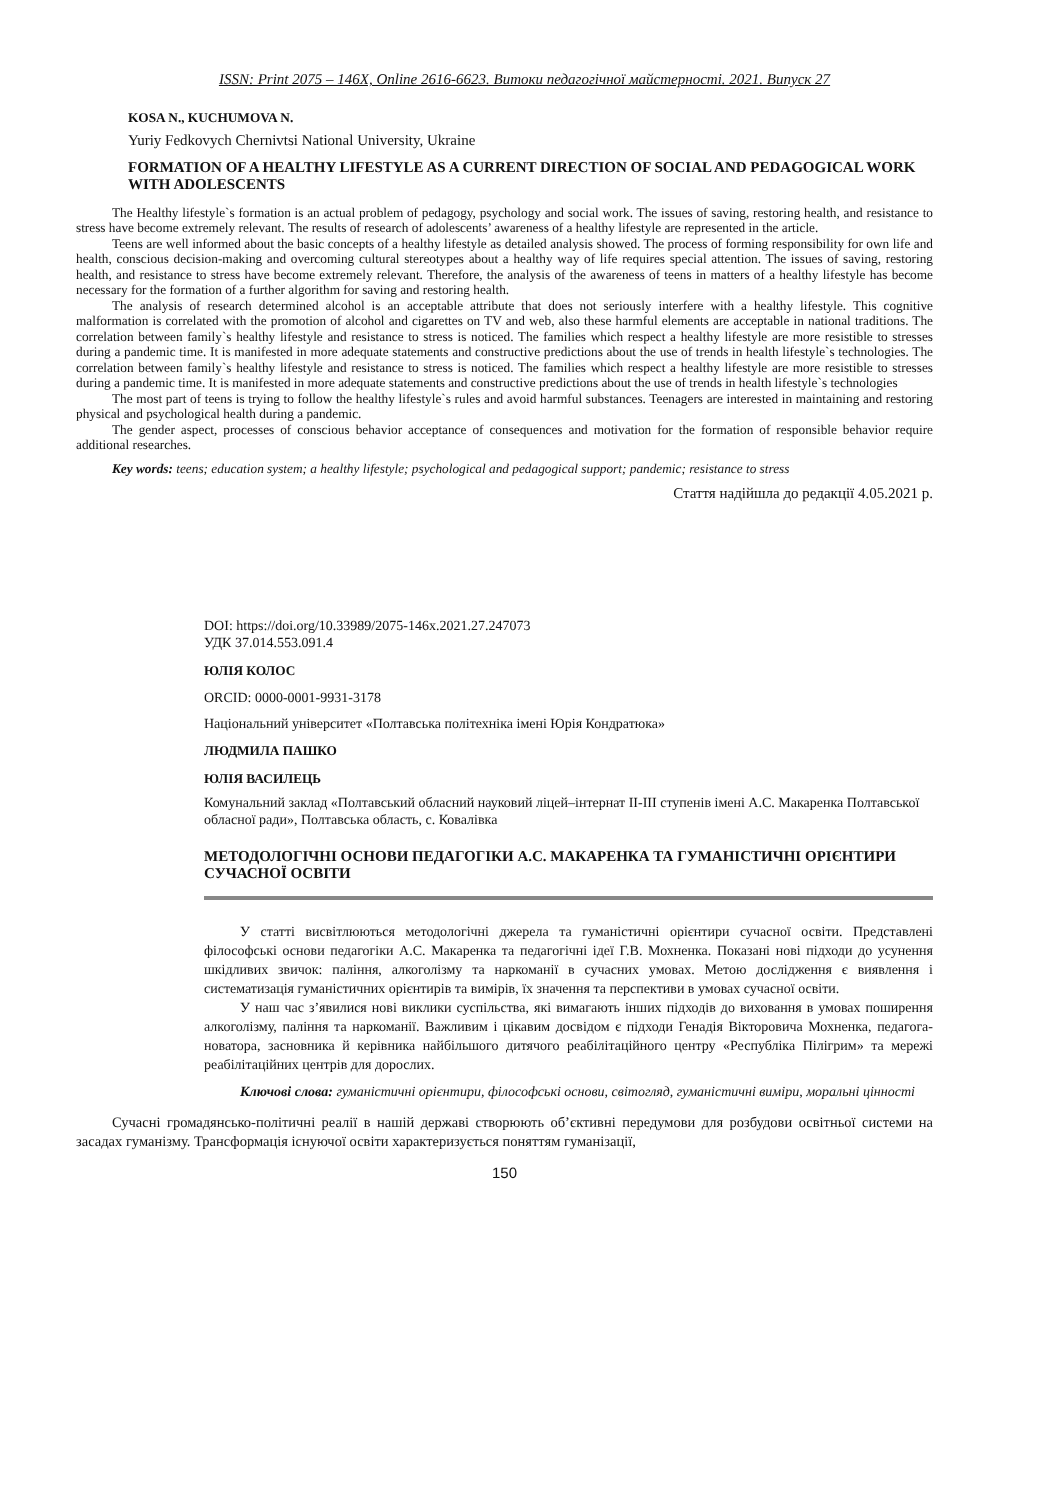ISSN: Print 2075 – 146X, Online 2616-6623. Витоки педагогічної майстерності. 2021. Випуск 27
KOSA N., KUCHUMOVA N.
Yuriy Fedkovych Chernivtsi National University, Ukraine
FORMATION OF A HEALTHY LIFESTYLE AS A CURRENT DIRECTION OF SOCIAL AND PEDAGOGICAL WORK WITH ADOLESCENTS
The Healthy lifestyle`s formation is an actual problem of pedagogy, psychology and social work. The issues of saving, restoring health, and resistance to stress have become extremely relevant. The results of research of adolescents’ awareness of a healthy lifestyle are represented in the article.
Teens are well informed about the basic concepts of a healthy lifestyle as detailed analysis showed. The process of forming responsibility for own life and health, conscious decision-making and overcoming cultural stereotypes about a healthy way of life requires special attention. The issues of saving, restoring health, and resistance to stress have become extremely relevant. Therefore, the analysis of the awareness of teens in matters of a healthy lifestyle has become necessary for the formation of a further algorithm for saving and restoring health.
The analysis of research determined alcohol is an acceptable attribute that does not seriously interfere with a healthy lifestyle. This cognitive malformation is correlated with the promotion of alcohol and cigarettes on TV and web, also these harmful elements are acceptable in national traditions. The correlation between family`s healthy lifestyle and resistance to stress is noticed. The families which respect a healthy lifestyle are more resistible to stresses during a pandemic time. It is manifested in more adequate statements and constructive predictions about the use of trends in health lifestyle`s technologies. The correlation between family`s healthy lifestyle and resistance to stress is noticed. The families which respect a healthy lifestyle are more resistible to stresses during a pandemic time. It is manifested in more adequate statements and constructive predictions about the use of trends in health lifestyle`s technologies
The most part of teens is trying to follow the healthy lifestyle`s rules and avoid harmful substances. Teenagers are interested in maintaining and restoring physical and psychological health during a pandemic.
The gender aspect, processes of conscious behavior acceptance of consequences and motivation for the formation of responsible behavior require additional researches.
Key words: teens; education system; a healthy lifestyle; psychological and pedagogical support; pandemic; resistance to stress
Стаття надійшла до редакції 4.05.2021 р.
DOI: https://doi.org/10.33989/2075-146x.2021.27.247073
УДК 37.014.553.091.4
ЮЛІЯ КОЛОС
ORCID: 0000-0001-9931-3178
Національний університет «Полтавська політехніка імені Юрія Кондратюка»
ЛЮДМИЛА ПАШКО
ЮЛІЯ ВАСИЛЕЦЬ
Комунальний заклад «Полтавський обласний науковий ліцей–інтернат ІІ-ІІІ ступенів імені А.С. Макаренка Полтавської обласної ради», Полтавська область, с. Ковалівка
МЕТОДОЛОГІЧНІ ОСНОВИ ПЕДАГОГІКИ А.С. МАКАРЕНКА ТА ГУМАНІСТИЧНІ ОРІЄНТИРИ СУЧАСНОЇ ОСВІТИ
У статті висвітлюються методологічні джерела та гуманістичні орієнтири сучасної освіти. Представлені філософські основи педагогіки А.С. Макаренка та педагогічні ідеї Г.В. Мохненка. Показані нові підходи до усунення шкідливих звичок: паління, алкоголізму та наркоманії в сучасних умовах. Метою дослідження є виявлення і систематизація гуманістичних орієнтирів та вимірів, їх значення та перспективи в умовах сучасної освіти.
У наш час з’явилися нові виклики суспільства, які вимагають інших підходів до виховання в умовах поширення алкоголізму, паління та наркоманії. Важливим і цікавим досвідом є підходи Генадія Вікторовича Мохненка, педагога-новатора, засновника й керівника найбільшого дитячого реабілітаційного центру «Республіка Пілігрим» та мережі реабілітаційних центрів для дорослих.
Ключові слова: гуманістичні орієнтири, філософські основи, світогляд, гуманістичні виміри, моральні цінності
Сучасні громадянсько-політичні реалії в нашій державі створюють об’єктивні передумови для розбудови освітньої системи на засадах гуманізму. Трансформація існуючої освіти характеризується поняттям гуманізації,
150